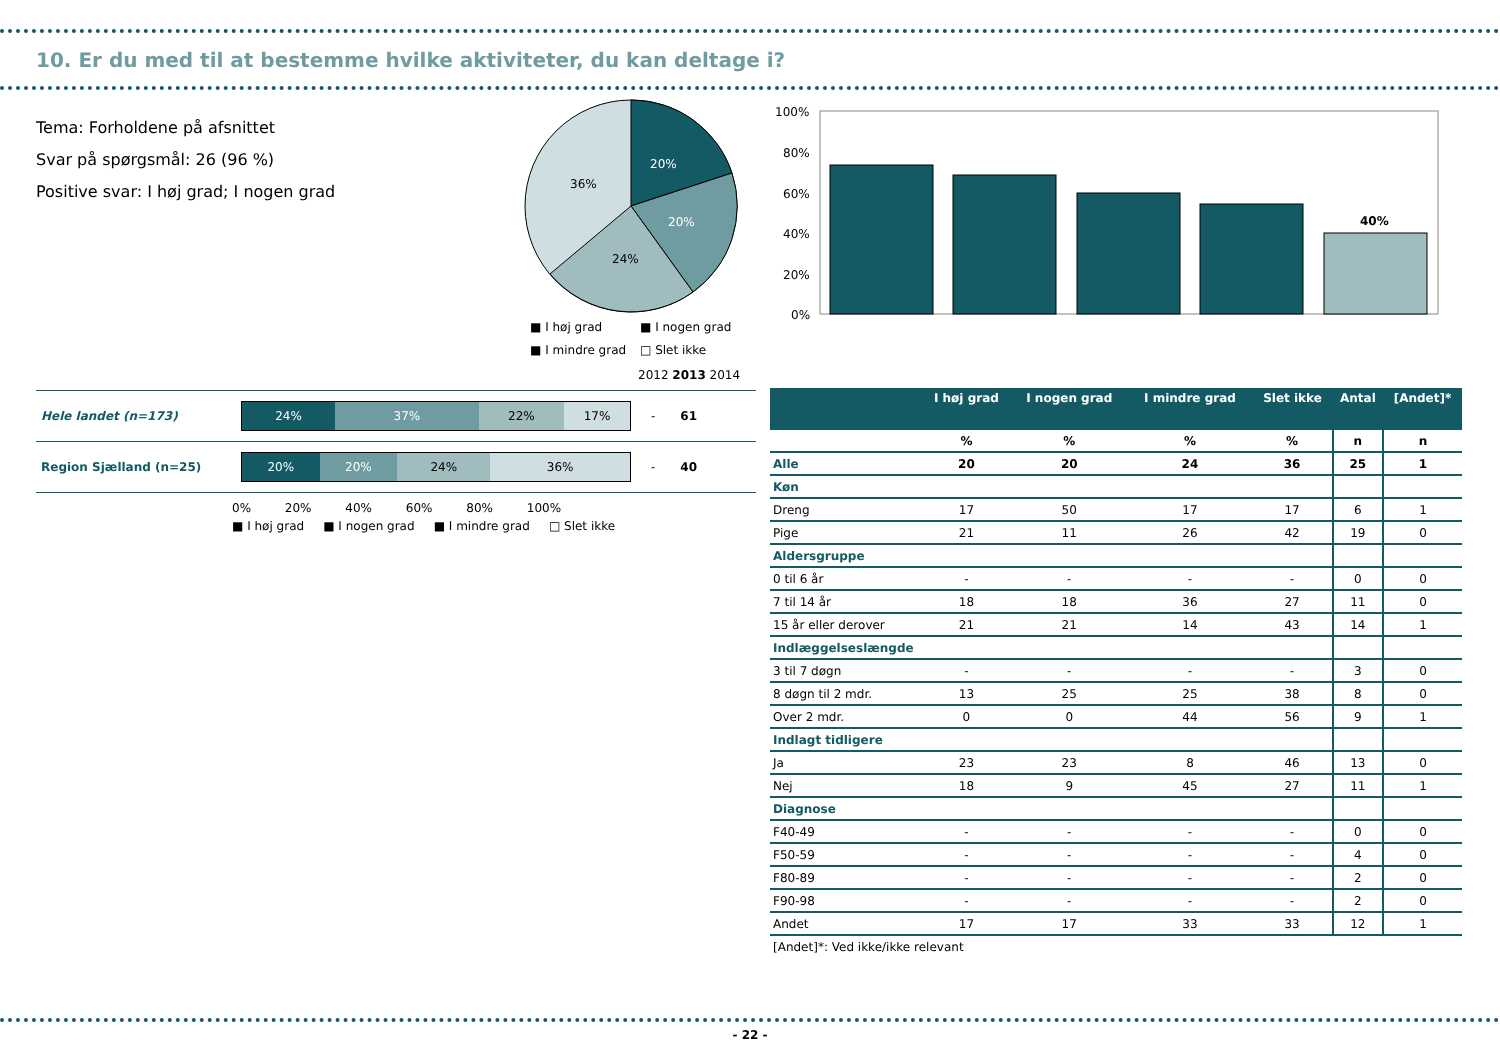10. Er du med til at bestemme hvilke aktiviteter, du kan deltage i?
Tema: Forholdene på afsnittet
Svar på spørgsmål: 26 (96 %)
Positive svar: I høj grad; I nogen grad
20%
20%
24%
36%
■ I høj grad
■ I nogen grad
■ I mindre grad
□ Slet ikke
100%
80%
60%
40%
20%
0%
40%
2012 2013 2014
Hele landet (n=173)
24% 37% 22% 17%
- 61
Region Sjælland (n=25)
20% 20% 24% 36%
- 40
0% 20% 40% 60% 80% 100%
■ I høj grad ■ I nogen grad ■ I mindre grad □ Slet ikke
| | I høj grad | I nogen grad | I mindre grad | Slet ikke | Antal | [Andet]* |
| --- | --- | --- | --- | --- | --- | --- |
| | % | % | % | % | n | n |
| Alle | 20 | 20 | 24 | 36 | 25 | 1 |
| Køn | | | | | | |
| Dreng | 17 | 50 | 17 | 17 | 6 | 1 |
| Pige | 21 | 11 | 26 | 42 | 19 | 0 |
| Aldersgruppe | | | | | | |
| 0 til 6 år | - | - | - | - | 0 | 0 |
| 7 til 14 år | 18 | 18 | 36 | 27 | 11 | 0 |
| 15 år eller derover | 21 | 21 | 14 | 43 | 14 | 1 |
| Indlæggelseslængde | | | | | | |
| 3 til 7 døgn | - | - | - | - | 3 | 0 |
| 8 døgn til 2 mdr. | 13 | 25 | 25 | 38 | 8 | 0 |
| Over 2 mdr. | 0 | 0 | 44 | 56 | 9 | 1 |
| Indlagt tidligere | | | | | | |
| Ja | 23 | 23 | 8 | 46 | 13 | 0 |
| Nej | 18 | 9 | 45 | 27 | 11 | 1 |
| Diagnose | | | | | | |
| F40-49 | - | - | - | - | 0 | 0 |
| F50-59 | - | - | - | - | 4 | 0 |
| F80-89 | - | - | - | - | 2 | 0 |
| F90-98 | - | - | - | - | 2 | 0 |
| Andet | 17 | 17 | 33 | 33 | 12 | 1 |
| [Andet]*: Ved ikke/ikke relevant | | | | | | |
- 22 -